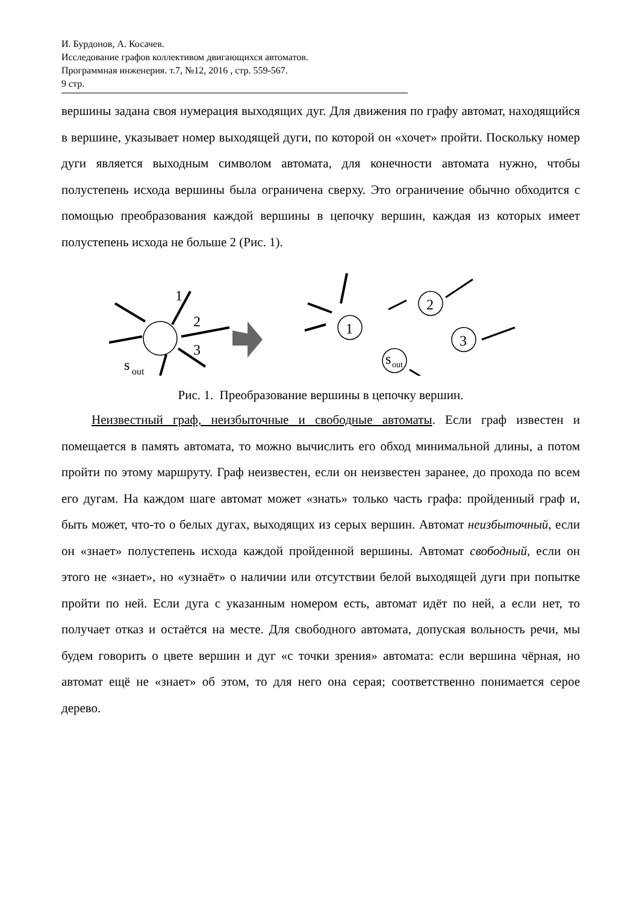И. Бурдонов, А. Косачев.
Исследование графов коллективом двигающихся автоматов.
Программная инженерия. т.7, №12, 2016 , стр. 559-567.
9 стр.
вершины задана своя нумерация выходящих дуг. Для движения по графу автомат, находящийся в вершине, указывает номер выходящей дуги, по которой он «хочет» пройти. Поскольку номер дуги является выходным символом автомата, для конечности автомата нужно, чтобы полустепень исхода вершины была ограничена сверху. Это ограничение обычно обходится с помощью преобразования каждой вершины в цепочку вершин, каждая из которых имеет полустепень исхода не больше 2 (Рис. 1).
1
1
2
3
s
out
2
3
s
out
Рис. 1. Преобразование вершины в цепочку вершин.
Неизвестный граф, неизбыточные и свободные автоматы. Если граф известен и помещается в память автомата, то можно вычислить его обход минимальной длины, а потом пройти по этому маршруту. Граф неизвестен, если он неизвестен заранее, до прохода по всем его дугам. На каждом шаге автомат может «знать» только часть графа: пройденный граф и, быть может, что-то о белых дугах, выходящих из серых вершин. Автомат неизбыточный, если он «знает» полустепень исхода каждой пройденной вершины. Автомат свободный, если он этого не «знает», но «узнаёт» о наличии или отсутствии белой выходящей дуги при попытке пройти по ней. Если дуга с указанным номером есть, автомат идёт по ней, а если нет, то получает отказ и остаётся на месте. Для свободного автомата, допуская вольность речи, мы будем говорить о цвете вершин и дуг «с точки зрения» автомата: если вершина чёрная, но автомат ещё не «знает» об этом, то для него она серая; соответственно понимается серое дерево.